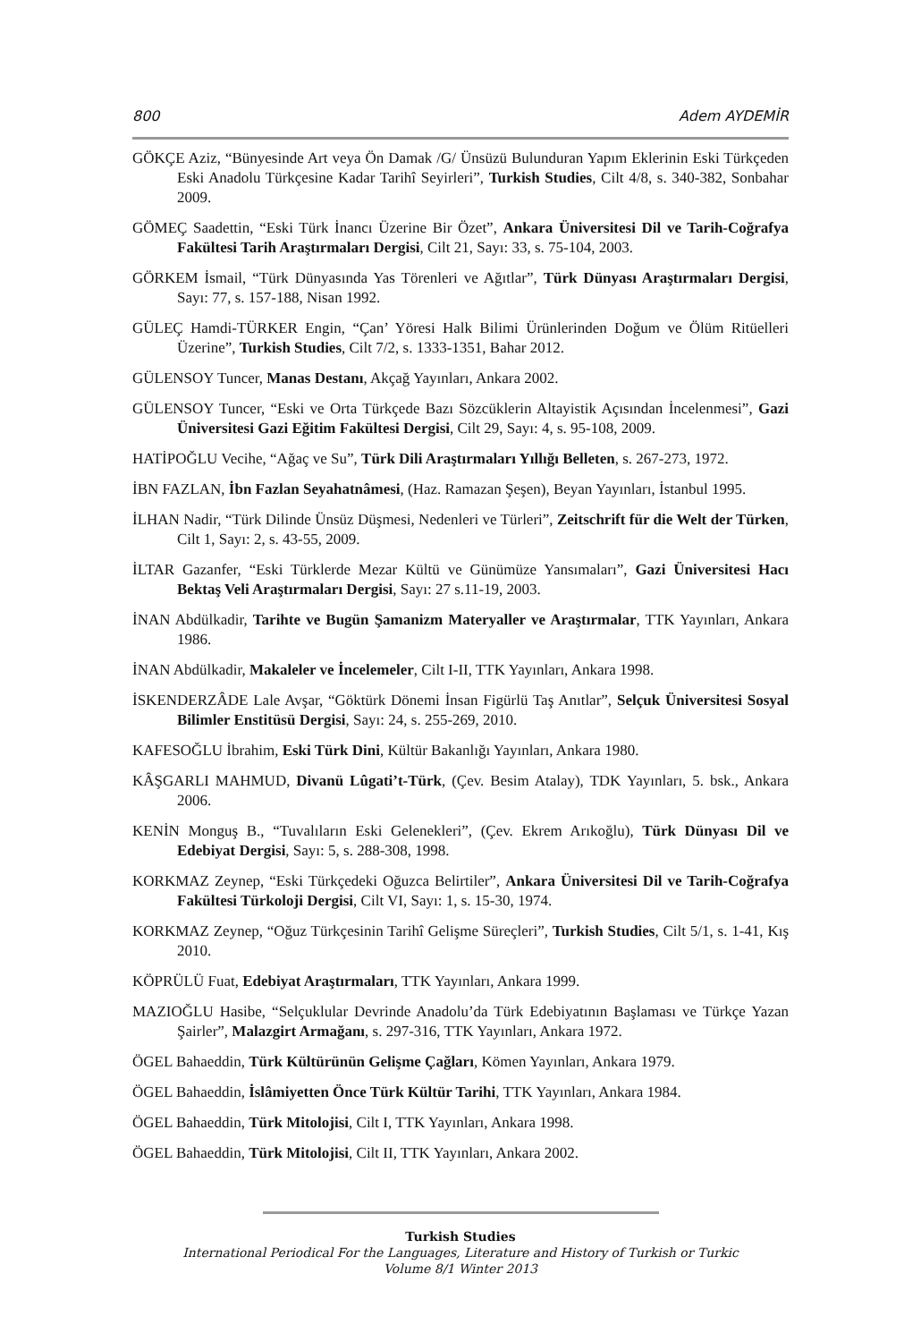800 Adem AYDEMİR
GÖKÇE Aziz, “Bünyesinde Art veya Ön Damak /G/ Ünsüzü Bulunduran Yapım Eklerinin Eski Türkçeden Eski Anadolu Türkçesine Kadar Tarihî Seyirleri”, Turkish Studies, Cilt 4/8, s. 340-382, Sonbahar 2009.
GÖMEÇ Saadettin, “Eski Türk İnancı Üzerine Bir Özet”, Ankara Üniversitesi Dil ve Tarih-Coğrafya Fakültesi Tarih Araştırmaları Dergisi, Cilt 21, Sayı: 33, s. 75-104, 2003.
GÖRKEM İsmail, “Türk Dünyasında Yas Törenleri ve Ağıtlar”, Türk Dünyası Araştırmaları Dergisi, Sayı: 77, s. 157-188, Nisan 1992.
GÜLEÇ Hamdi-TÜRKER Engin, “Çan’ Yöresi Halk Bilimi Ürünlerinden Doğum ve Ölüm Ritüelleri Üzerine”, Turkish Studies, Cilt 7/2, s. 1333-1351, Bahar 2012.
GÜLENSOY Tuncer, Manas Destanı, Akçağ Yayınları, Ankara 2002.
GÜLENSOY Tuncer, “Eski ve Orta Türkçede Bazı Sözcüklerin Altayistik Açısından İncelenmesi”, Gazi Üniversitesi Gazi Eğitim Fakültesi Dergisi, Cilt 29, Sayı: 4, s. 95-108, 2009.
HATİPOĞLU Vecihe, “Ağaç ve Su”, Türk Dili Araştırmaları Yıllığı Belleten, s. 267-273, 1972.
İBN FAZLAN, İbn Fazlan Seyahatnâmesi, (Haz. Ramazan Şeşen), Beyan Yayınları, İstanbul 1995.
İLHAN Nadir, “Türk Dilinde Ünsüz Düşmesi, Nedenleri ve Türleri”, Zeitschrift für die Welt der Türken, Cilt 1, Sayı: 2, s. 43-55, 2009.
İLTAR Gazanfer, “Eski Türklerde Mezar Kültü ve Günümüze Yansımaları”, Gazi Üniversitesi Hacı Bektaş Veli Araştırmaları Dergisi, Sayı: 27 s.11-19, 2003.
İNAN Abdülkadir, Tarihte ve Bugün Şamanizm Materyaller ve Araştırmalar, TTK Yayınları, Ankara 1986.
İNAN Abdülkadir, Makaleler ve İncelemeler, Cilt I-II, TTK Yayınları, Ankara 1998.
İSKENDERZÂDE Lale Avşar, “Göktürk Dönemi İnsan Figürlü Taş Anıtlar”, Selçuk Üniversitesi Sosyal Bilimler Enstitüsü Dergisi, Sayı: 24, s. 255-269, 2010.
KAFESOĞLU İbrahim, Eski Türk Dini, Kültür Bakanlığı Yayınları, Ankara 1980.
KÂŞGARLI MAHMUD, Divanü Lûgati’t-Türk, (Çev. Besim Atalay), TDK Yayınları, 5. bsk., Ankara 2006.
KENİN Monguş B., “Tuvalıların Eski Gelenekleri”, (Çev. Ekrem Arıkoğlu), Türk Dünyası Dil ve Edebiyat Dergisi, Sayı: 5, s. 288-308, 1998.
KORKMAZ Zeynep, “Eski Türkçedeki Oğuzca Belirtiler”, Ankara Üniversitesi Dil ve Tarih-Coğrafya Fakültesi Türkoloji Dergisi, Cilt VI, Sayı: 1, s. 15-30, 1974.
KORKMAZ Zeynep, “Oğuz Türkçesinin Tarihî Gelişme Süreçleri”, Turkish Studies, Cilt 5/1, s. 1-41, Kış 2010.
KÖPRÜLÜ Fuat, Edebiyat Araştırmaları, TTK Yayınları, Ankara 1999.
MAZIOĞLU Hasibe, “Selçuklular Devrinde Anadolu’da Türk Edebiyatının Başlaması ve Türkçe Yazan Şairler”, Malazgirt Armağanı, s. 297-316, TTK Yayınları, Ankara 1972.
ÖGEL Bahaeddin, Türk Kültürünün Gelişme Çağları, Kömen Yayınları, Ankara 1979.
ÖGEL Bahaeddin, İslâmiyetten Önce Türk Kültür Tarihi, TTK Yayınları, Ankara 1984.
ÖGEL Bahaeddin, Türk Mitolojisi, Cilt I, TTK Yayınları, Ankara 1998.
ÖGEL Bahaeddin, Türk Mitolojisi, Cilt II, TTK Yayınları, Ankara 2002.
Turkish Studies
International Periodical For the Languages, Literature and History of Turkish or Turkic
Volume 8/1 Winter 2013